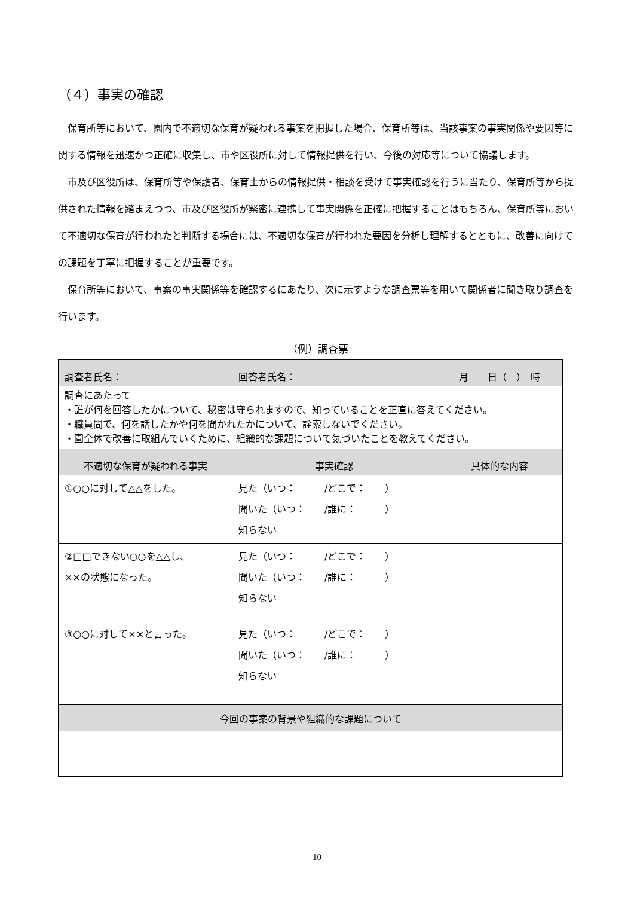（４）事実の確認
保育所等において、園内で不適切な保育が疑われる事案を把握した場合、保育所等は、当該事案の事実関係や要因等に関する情報を迅速かつ正確に収集し、市や区役所に対して情報提供を行い、今後の対応等について協議します。
市及び区役所は、保育所等や保護者、保育士からの情報提供・相談を受けて事実確認を行うに当たり、保育所等から提供された情報を踏まえつつ、市及び区役所が緊密に連携して事実関係を正確に把握することはもちろん、保育所等において不適切な保育が行われたと判断する場合には、不適切な保育が行われた要因を分析し理解するとともに、改善に向けての課題を丁寧に把握することが重要です。
保育所等において、事案の事実関係等を確認するにあたり、次に示すような調査票等を用いて関係者に聞き取り調査を行います。
（例）調査票
| 調査者氏名： | 回答者氏名： | 月 日（ ） 時 |
| 調査にあたって ・誰が何を回答したかについて、秘密は守られますので、知っていることを正直に答えてください。 ・職員間で、何を話したかや何を聞かれたかについて、詮索しないでください。 ・園全体で改善に取組んでいくために、組織的な課題について気づいたことを教えてください。 | | |
| 不適切な保育が疑われる事実 | 事実確認 | 具体的な内容 |
| ①○○に対して△△をした。 | 見た（いつ： /どこで： ） 聞いた（いつ： /誰に： ） 知らない | |
| ②□□できない○○を△△し、 ××の状態になった。 | 見た（いつ： /どこで： ） 聞いた（いつ： /誰に： ） 知らない | |
| ③○○に対して××と言った。 | 見た（いつ： /どこで： ） 聞いた（いつ： /誰に： ） 知らない | |
| 今回の事案の背景や組織的な課題について | | |
10